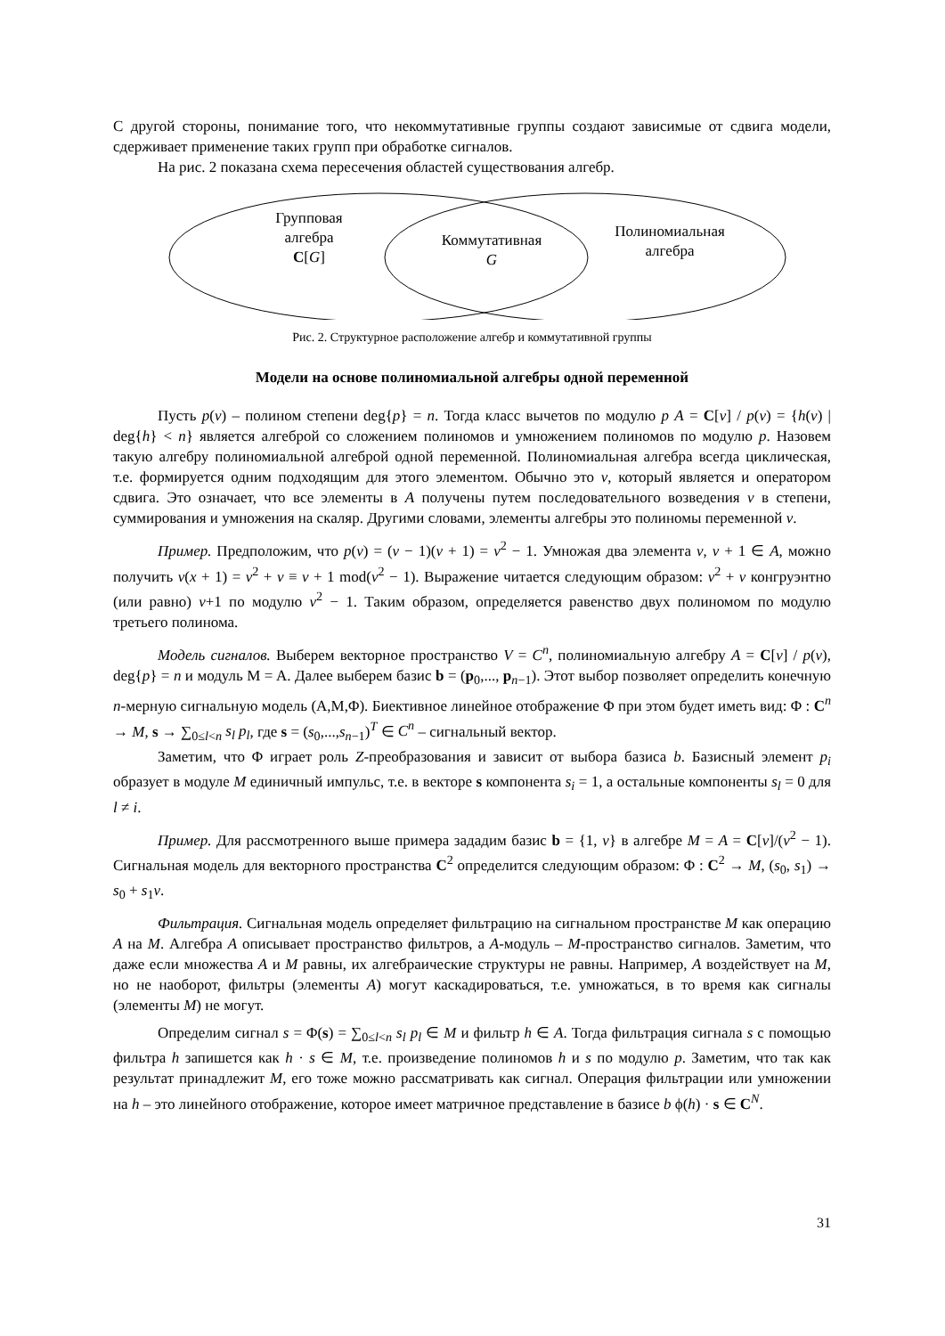С другой стороны, понимание того, что некоммутативные группы создают зависимые от сдвига модели, сдерживает применение таких групп при обработке сигналов.
На рис. 2 показана схема пересечения областей существования алгебр.
Групповая
алгебра
C[G]
Коммутативная
G
Полиномиальная
алгебра
Рис. 2. Структурное расположение алгебр и коммутативной группы
Модели на основе полиномиальной алгебры одной переменной
Пусть p(v) – полином степени deg{p} = n. Тогда класс вычетов по модулю p A = C[v] / p(v) = {h(v) | deg{h} < n} является алгеброй со сложением полиномов и умножением полиномов по модулю p. Назовем такую алгебру полиномиальной алгеброй одной переменной. Полиномиальная алгебра всегда циклическая, т.е. формируется одним подходящим для этого элементом. Обычно это v, который является и оператором сдвига. Это означает, что все элементы в A получены путем последовательного возведения v в степени, суммирования и умножения на скаляр. Другими словами, элементы алгебры это полиномы переменной v.
Пример. Предположим, что p(v) = (v − 1)(v + 1) = v<sup>2</sup> − 1. Умножая два элемента v, v + 1 ∈ A, можно получить v(x + 1) = v<sup>2</sup> + v ≡ v + 1 mod(v<sup>2</sup> − 1). Выражение читается следующим образом: v<sup>2</sup> + v конгруэнтно (или равно) v+1 по модулю v<sup>2</sup> − 1. Таким образом, определяется равенство двух полиномом по модулю третьего полинома.
Модель сигналов. Выберем векторное пространство V = C<sup>n</sup>, полиномиальную алгебру A = C[v] / p(v), deg{p} = n и модуль M = A. Далее выберем базис b = (p<sub>0</sub>,..., p<sub>n−1</sub>). Этот выбор позволяет определить конечную n-мерную сигнальную модель (A,M,Φ). Биективное линейное отображение Φ при этом будет иметь вид: Φ : C<sup>n</sup> → M, s → ∑<sub>0≤l<n</sub> s<sub>l</sub> p<sub>l</sub>, где s = (s<sub>0</sub>,...,s<sub>n−1</sub>)<sup>T</sup> ∈ C<sup>n</sup> – сигнальный вектор.
Заметим, что Φ играет роль Z-преобразования и зависит от выбора базиса b. Базисный элемент p<sub>i</sub> образует в модуле M единичный импульс, т.е. в векторе s компонента s<sub>i</sub> = 1, а остальные компоненты s<sub>l</sub> = 0 для l ≠ i.
Пример. Для рассмотренного выше примера зададим базис b = {1, v} в алгебре M = A = C[v]/(v<sup>2</sup> − 1). Сигнальная модель для векторного пространства C<sup>2</sup> определится следующим образом: Φ : C<sup>2</sup> → M, (s<sub>0</sub>, s<sub>1</sub>) → s<sub>0</sub> + s<sub>1</sub>v.
Фильтрация. Сигнальная модель определяет фильтрацию на сигнальном пространстве M как операцию A на M. Алгебра A описывает пространство фильтров, а A-модуль – M-пространство сигналов. Заметим, что даже если множества A и M равны, их алгебраические структуры не равны. Например, A воздействует на M, но не наоборот, фильтры (элементы A) могут каскадироваться, т.е. умножаться, в то время как сигналы (элементы M) не могут.
Определим сигнал s = Φ(s) = ∑<sub>0≤l<n</sub> s<sub>l</sub> p<sub>l</sub> ∈ M и фильтр h ∈ A. Тогда фильтрация сигнала s с помощью фильтра h запишется как h · s ∈ M, т.е. произведение полиномов h и s по модулю p. Заметим, что так как результат принадлежит M, его тоже можно рассматривать как сигнал. Операция фильтрации или умножении на h – это линейного отображение, которое имеет матричное представление в базисе b ϕ(h) · s ∈ C<sup>N</sup>.
31